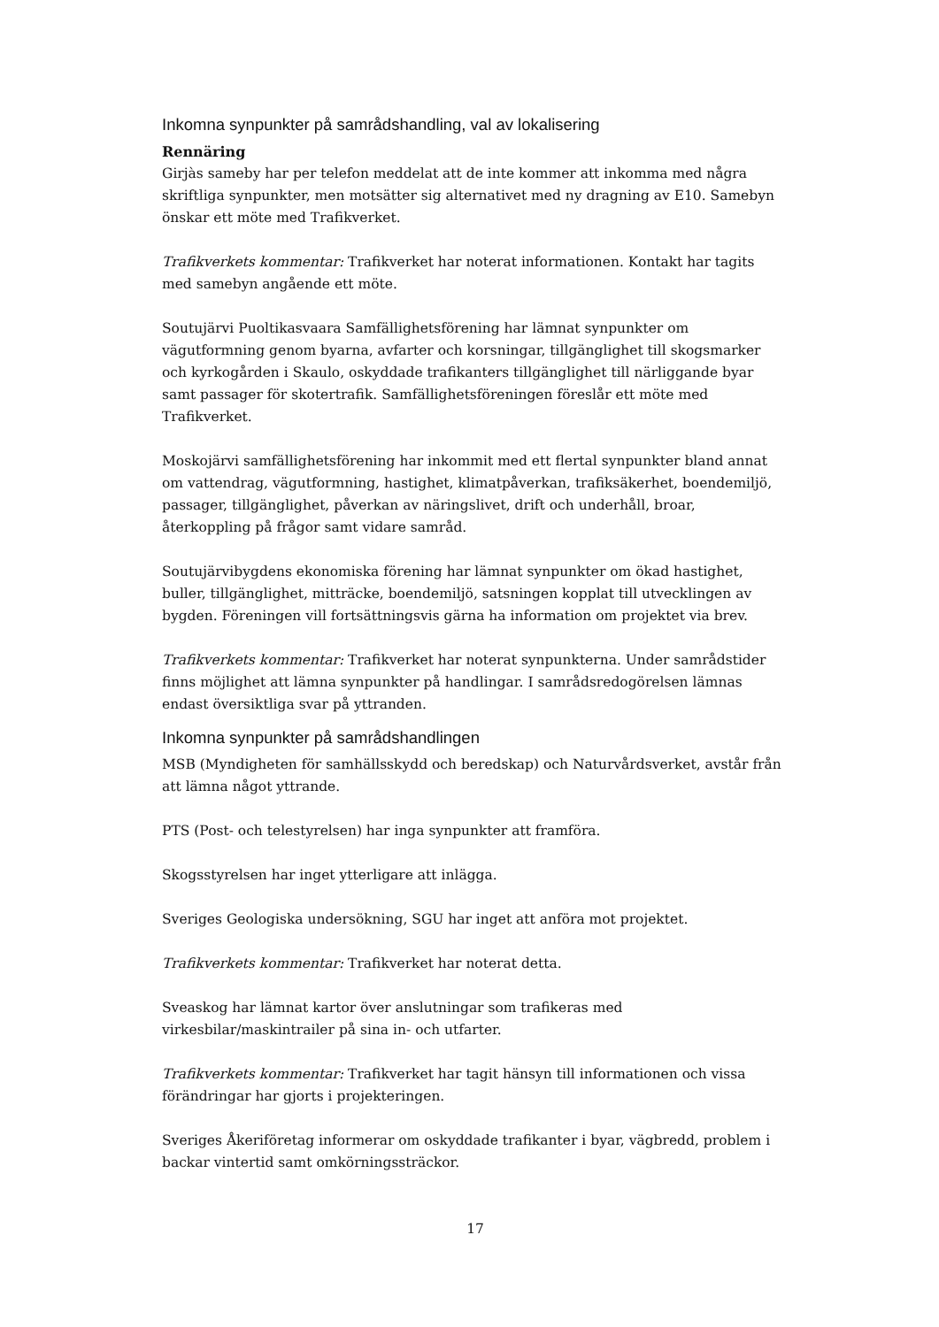Inkomna synpunkter på samrådshandling, val av lokalisering
Rennäring
Girjàs sameby har per telefon meddelat att de inte kommer att inkomma med några skriftliga synpunkter, men motsätter sig alternativet med ny dragning av E10. Samebyn önskar ett möte med Trafikverket.
Trafikverkets kommentar: Trafikverket har noterat informationen. Kontakt har tagits med samebyn angående ett möte.
Soutujärvi Puoltikasvaara Samfällighetsförening har lämnat synpunkter om vägutformning genom byarna, avfarter och korsningar, tillgänglighet till skogsmarker och kyrkogården i Skaulo, oskyddade trafikanters tillgänglighet till närliggande byar samt passager för skotertrafik. Samfällighetsföreningen föreslår ett möte med Trafikverket.
Moskojärvi samfällighetsförening har inkommit med ett flertal synpunkter bland annat om vattendrag, vägutformning, hastighet, klimatpåverkan, trafiksäkerhet, boendemiljö, passager, tillgänglighet, påverkan av näringslivet, drift och underhåll, broar, återkoppling på frågor samt vidare samråd.
Soutujärvibygdens ekonomiska förening har lämnat synpunkter om ökad hastighet, buller, tillgänglighet, mitträcke, boendemiljö, satsningen kopplat till utvecklingen av bygden. Föreningen vill fortsättningsvis gärna ha information om projektet via brev.
Trafikverkets kommentar: Trafikverket har noterat synpunkterna. Under samrådstider finns möjlighet att lämna synpunkter på handlingar. I samrådsredogörelsen lämnas endast översiktliga svar på yttranden.
Inkomna synpunkter på samrådshandlingen
MSB (Myndigheten för samhällsskydd och beredskap) och Naturvårdsverket, avstår från att lämna något yttrande.
PTS (Post- och telestyrelsen) har inga synpunkter att framföra.
Skogsstyrelsen har inget ytterligare att inlägga.
Sveriges Geologiska undersökning, SGU har inget att anföra mot projektet.
Trafikverkets kommentar: Trafikverket har noterat detta.
Sveaskog har lämnat kartor över anslutningar som trafikeras med virkesbilar/maskintrailer på sina in- och utfarter.
Trafikverkets kommentar: Trafikverket har tagit hänsyn till informationen och vissa förändringar har gjorts i projekteringen.
Sveriges Åkeriföretag informerar om oskyddade trafikanter i byar, vägbredd, problem i backar vintertid samt omkörningssträckor.
17